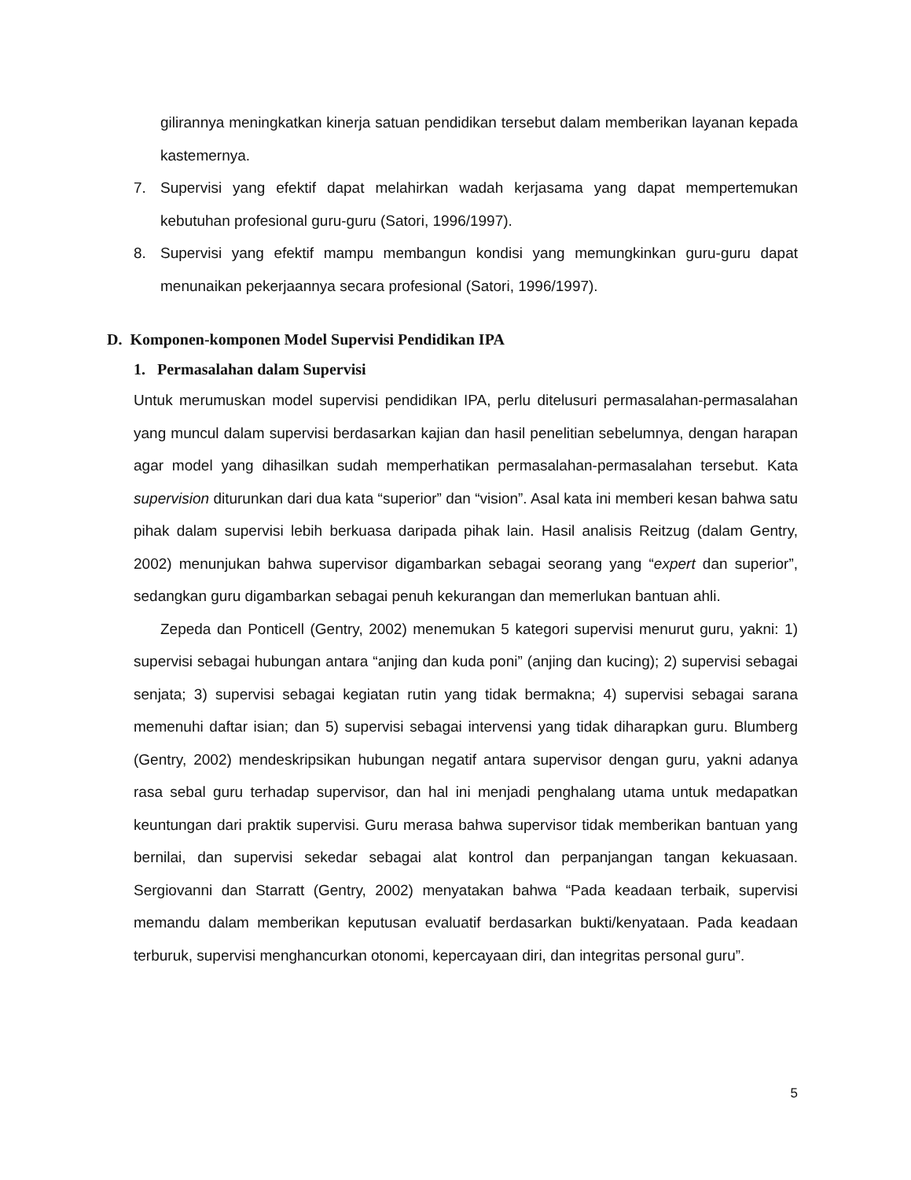gilirannya meningkatkan kinerja satuan pendidikan tersebut dalam memberikan layanan kepada kastemernya.
7. Supervisi yang efektif dapat melahirkan wadah kerjasama yang dapat mempertemukan kebutuhan profesional guru-guru (Satori, 1996/1997).
8. Supervisi yang efektif mampu membangun kondisi yang memungkinkan guru-guru dapat menunaikan pekerjaannya secara profesional (Satori, 1996/1997).
D. Komponen-komponen Model Supervisi Pendidikan IPA
1. Permasalahan dalam Supervisi
Untuk merumuskan model supervisi pendidikan IPA, perlu ditelusuri permasalahan-permasalahan yang muncul dalam supervisi berdasarkan kajian dan hasil penelitian sebelumnya, dengan harapan agar model yang dihasilkan sudah memperhatikan permasalahan-permasalahan tersebut. Kata supervision diturunkan dari dua kata “superior” dan “vision”. Asal kata ini memberi kesan bahwa satu pihak dalam supervisi lebih berkuasa daripada pihak lain. Hasil analisis Reitzug (dalam Gentry, 2002) menunjukan bahwa supervisor digambarkan sebagai seorang yang “expert dan superior”, sedangkan guru digambarkan sebagai penuh kekurangan dan memerlukan bantuan ahli.
Zepeda dan Ponticell (Gentry, 2002) menemukan 5 kategori supervisi menurut guru, yakni: 1) supervisi sebagai hubungan antara “anjing dan kuda poni” (anjing dan kucing); 2) supervisi sebagai senjata; 3) supervisi sebagai kegiatan rutin yang tidak bermakna; 4) supervisi sebagai sarana memenuhi daftar isian; dan 5) supervisi sebagai intervensi yang tidak diharapkan guru. Blumberg (Gentry, 2002) mendeskripsikan hubungan negatif antara supervisor dengan guru, yakni adanya rasa sebal guru terhadap supervisor, dan hal ini menjadi penghalang utama untuk medapatkan keuntungan dari praktik supervisi. Guru merasa bahwa supervisor tidak memberikan bantuan yang bernilai, dan supervisi sekedar sebagai alat kontrol dan perpanjangan tangan kekuasaan. Sergiovanni dan Starratt (Gentry, 2002) menyatakan bahwa “Pada keadaan terbaik, supervisi memandu dalam memberikan keputusan evaluatif berdasarkan bukti/kenyataan. Pada keadaan terburuk, supervisi menghancurkan otonomi, kepercayaan diri, dan integritas personal guru”.
5